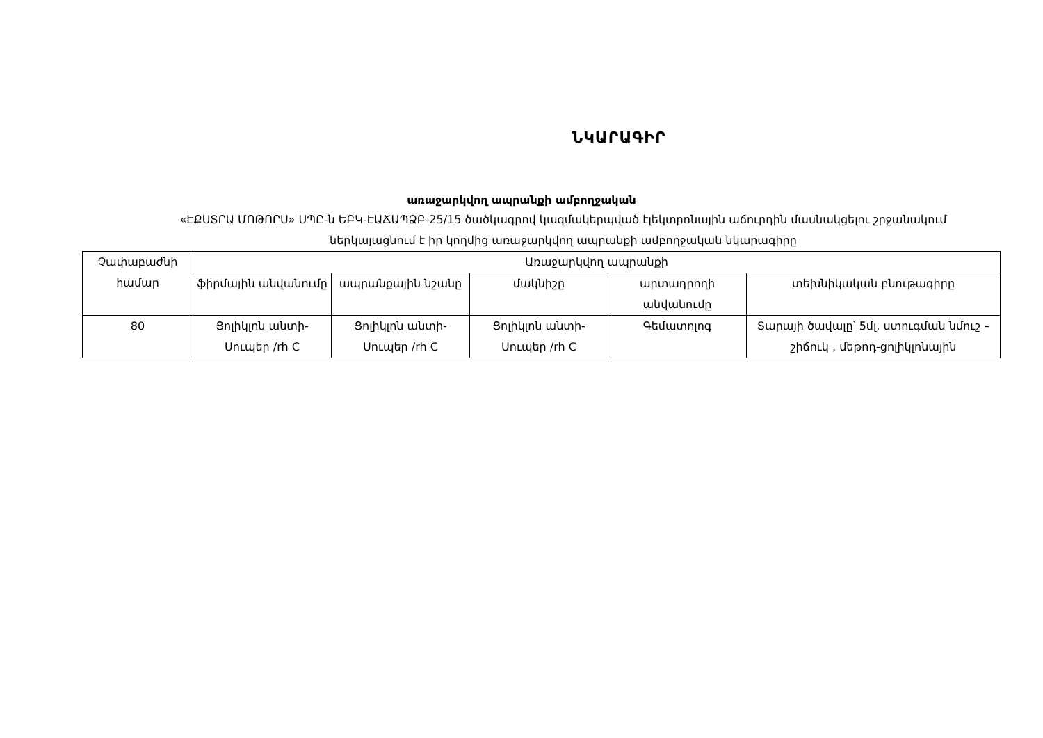ՆԿԱՐԱԳԻՐ
առաջարկվող ապրանքի ամբողջական
«ԷՔՍՏՐԱ ՄՈԹՈՐՍ» ՍՊԸ-ն ԵԲԿ-ԷԱՃԱՊՁԲ-25/15 ծածկագրով կազմակերպված էլեկտրոնային աճուրդին մասնակցելու շրջանակում
ներկայացնում է իր կողմից առաջարկվող ապրանքի ամբողջական նկարագիրը
| Չափաբաժնի համար | Առաջարկվող ապրանքի | | | | |
| --- | --- | --- | --- | --- | --- |
| | ֆիրմային անվանումը | ապրանքային նշանը | մակնիշը | արտադրողի անվանումը | տեխնիկական բնութագիրը |
| 80 | Ցոլիկլոն անտի-Սուպեր /rh C | Ցոլիկլոն անտի-Սուպեր /rh C | Ցոլիկլոն անտի-Սուպեր /rh C | Գեմատոլոգ | Տարայի ծավալը՝ 5մլ, ստուգման նմուշ –շիճուկ , մեթոդ-ցոլիկլոնային |